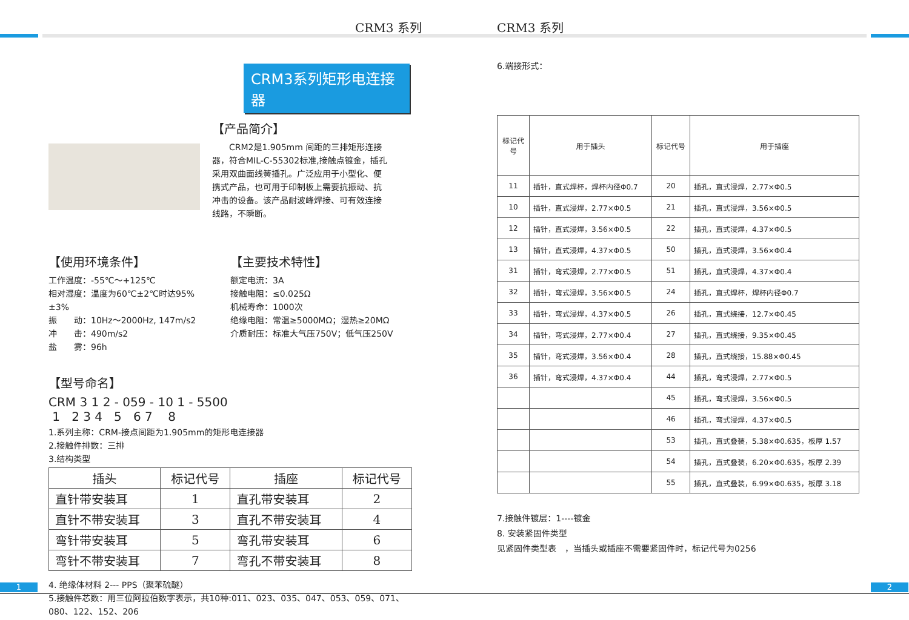CRM3 系列 CRM3 系列
CRM3系列矩形电连接器
【产品简介】
　　CRM2是1.905mm 间距的三排矩形连接器，符合MIL-C-55302标准,接触点镀金，插孔采用双曲面线簧插孔。广泛应用于小型化、便携式产品，也可用于印制板上需要抗振动、抗冲击的设备。该产品耐波峰焊接、可有效连接线路，不瞬断。
【使用环境条件】
工作温度：-55℃～+125℃
相对湿度：温度为60℃±2℃时达95%±3%
振　　动：10Hz～2000Hz, 147m/s2
冲　　击：490m/s2
盐　　雾：96h
【主要技术特性】
额定电流：3A
接触电阻：≤0.025Ω
机械寿命：1000次
绝缘电阻：常温≥5000MΩ；湿热≥20MΩ
介质耐压：标准大气压750V；低气压250V
【型号命名】
CRM 3 1 2 - 059 - 10 1 - 5500
1 2 3 4 5 6 7 8
1.系列主称：CRM-接点间距为1.905mm的矩形电连接器
2.接触件排数：三排
3.结构类型
| 插头 | 标记代号 | 插座 | 标记代号 |
| --- | --- | --- | --- |
| 直针带安装耳 | 1 | 直孔带安装耳 | 2 |
| 直针不带安装耳 | 3 | 直孔不带安装耳 | 4 |
| 弯针带安装耳 | 5 | 弯孔带安装耳 | 6 |
| 弯针不带安装耳 | 7 | 弯孔不带安装耳 | 8 |
4. 绝缘体材料 2--- PPS（聚苯硫醚）
5.接触件芯数：用三位阿拉伯数字表示，共10种:011、023、035、047、053、059、071、080、122、152、206
6.端接形式：
| 标记代号 | 用于插头 | 标记代号 | 用于插座 |
| --- | --- | --- | --- |
| 11 | 插针，直式焊杯，焊杯内径Φ0.7 | 20 | 插孔，直式浸焊，2.77×Φ0.5 |
| 10 | 插针，直式浸焊，2.77×Φ0.5 | 21 | 插孔，直式浸焊，3.56×Φ0.5 |
| 12 | 插针，直式浸焊，3.56×Φ0.5 | 22 | 插孔，直式浸焊，4.37×Φ0.5 |
| 13 | 插针，直式浸焊，4.37×Φ0.5 | 50 | 插孔，直式浸焊，3.56×Φ0.4 |
| 31 | 插针，弯式浸焊，2.77×Φ0.5 | 51 | 插孔，直式浸焊，4.37×Φ0.4 |
| 32 | 插针，弯式浸焊，3.56×Φ0.5 | 24 | 插孔，直式焊杯，焊杯内径Φ0.7 |
| 33 | 插针，弯式浸焊，4.37×Φ0.5 | 26 | 插孔，直式绕接，12.7×Φ0.45 |
| 34 | 插针，弯式浸焊，2.77×Φ0.4 | 27 | 插孔，直式绕接，9.35×Φ0.45 |
| 35 | 插针，弯式浸焊，3.56×Φ0.4 | 28 | 插孔，直式绕接，15.88×Φ0.45 |
| 36 | 插针，弯式浸焊，4.37×Φ0.4 | 44 | 插孔，弯式浸焊，2.77×Φ0.5 |
| | | 45 | 插孔，弯式浸焊，3.56×Φ0.5 |
| | | 46 | 插孔，弯式浸焊，4.37×Φ0.5 |
| | | 53 | 插孔，直式叠装，5.38×Φ0.635，板厚 1.57 |
| | | 54 | 插孔，直式叠装，6.20×Φ0.635，板厚 2.39 |
| | | 55 | 插孔，直式叠装，6.99×Φ0.635，板厚 3.18 |
7.接触件镀层：1----镀金
8. 安装紧固件类型
见紧固件类型表　，当插头或插座不需要紧固件时，标记代号为0256
1 2